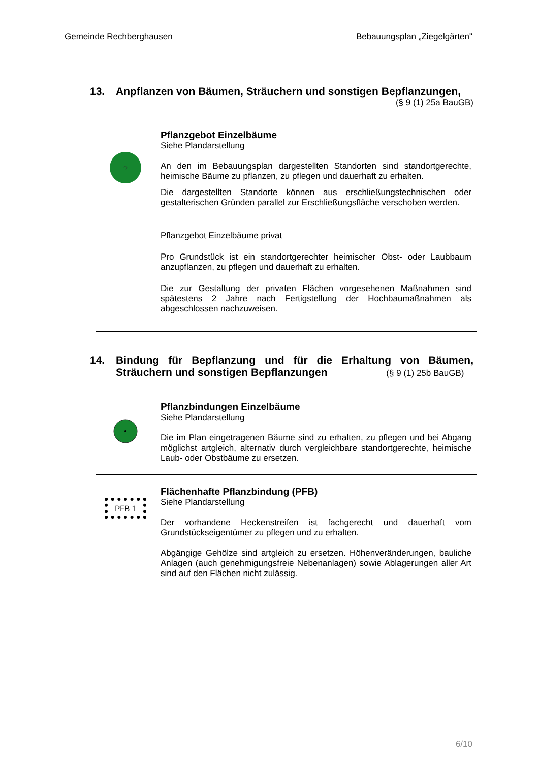Gemeinde Rechberghausen Bebauungsplan „Ziegelgärten"
13. Anpflanzen von Bäumen, Sträuchern und sonstigen Bepflanzungen,
(§ 9 (1) 25a BauGB)
| | Pflanzgebot Einzelbäume Siehe Plandarstellung An den im Bebauungsplan dargestellten Standorten sind standortgerechte, heimische Bäume zu pflanzen, zu pflegen und dauerhaft zu erhalten. Die dargestellten Standorte können aus erschließungstechnischen oder gestalterischen Gründen parallel zur Erschließungsfläche verschoben werden. |
| | Pflanzgebot Einzelbäume privat Pro Grundstück ist ein standortgerechter heimischer Obst- oder Laubbaum anzupflanzen, zu pflegen und dauerhaft zu erhalten. Die zur Gestaltung der privaten Flächen vorgesehenen Maßnahmen sind spätestens 2 Jahre nach Fertigstellung der Hochbaumaßnahmen als abgeschlossen nachzuweisen. |
14. Bindung für Bepflanzung und für die Erhaltung von Bäumen, Sträuchern und sonstigen Bepflanzungen (§ 9 (1) 25b BauGB)
| | Pflanzbindungen Einzelbäume Siehe Plandarstellung Die im Plan eingetragenen Bäume sind zu erhalten, zu pflegen und bei Abgang möglichst artgleich, alternativ durch vergleichbare standortgerechte, heimische Laub- oder Obstbäume zu ersetzen. |
| PFB 1 | Flächenhafte Pflanzbindung (PFB) Siehe Plandarstellung Der vorhandene Heckenstreifen ist fachgerecht und dauerhaft vom Grundstückseigentümer zu pflegen und zu erhalten. Abgängige Gehölze sind artgleich zu ersetzen. Höhenveränderungen, bauliche Anlagen (auch genehmigungsfreie Nebenanlagen) sowie Ablagerungen aller Art sind auf den Flächen nicht zulässig. |
6/10